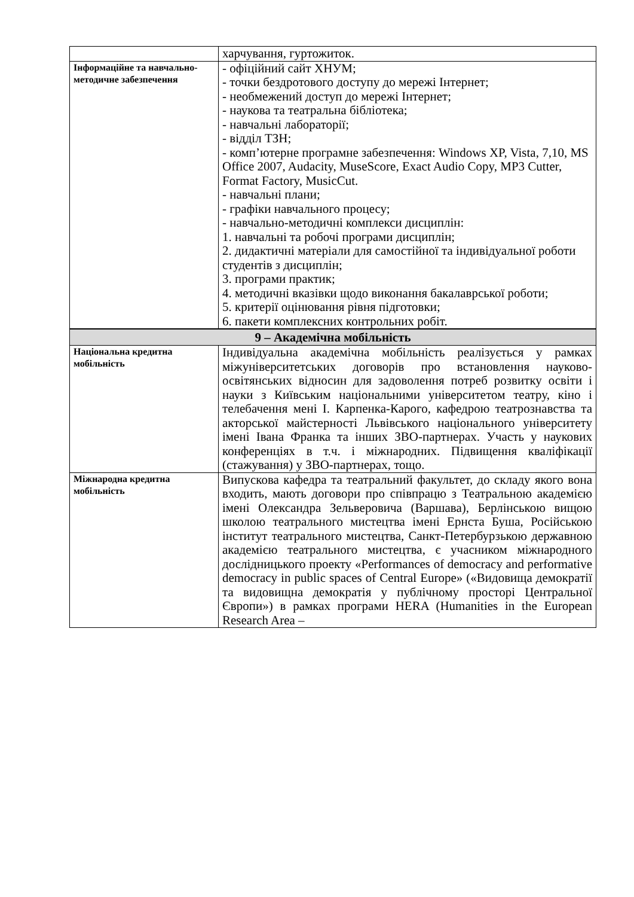| | харчування, гуртожиток. |
| Інформаційне та навчально-методичне забезпечення | - офіційний сайт ХНУМ; - точки бездротового доступу до мережі Інтернет; - необмежений доступ до мережі Інтернет; - наукова та театральна бібліотека; - навчальні лабораторії; - відділ ТЗН; - комп’ютерне програмне забезпечення: Windows XP, Vista, 7,10, MS Office 2007, Audacity, MuseScore, Exact Audio Copy, MP3 Cutter, Format Factory, MusicCut. - навчальні плани; - графіки навчального процесу; - навчально-методичні комплекси дисциплін: 1. навчальні та робочі програми дисциплін; 2. дидактичні матеріали для самостійної та індивідуальної роботи студентів з дисциплін; 3. програми практик; 4. методичні вказівки щодо виконання бакалаврської роботи; 5. критерії оцінювання рівня підготовки; 6. пакети комплексних контрольних робіт. |
| 9 – Академічна мобільність | |
| Національна кредитна мобільність | Індивідуальна академічна мобільність реалізується у рамках міжуніверситетських договорів про встановлення науково-освітянських відносин для задоволення потреб розвитку освіти і науки з Київським національними університетом театру, кіно і телебачення мені І. Карпенка-Карого, кафедрою театрознавства та акторської майстерності Львівського національного університету імені Івана Франка та інших ЗВО-партнерах. Участь у наукових конференціях в т.ч. і міжнародних. Підвищення кваліфікації (стажування) у ЗВО-партнерах, тощо. |
| Міжнародна кредитна мобільність | Випускова кафедра та театральний факультет, до складу якого вона входить, мають договори про співпрацю з Театральною академією імені Олександра Зельверовича (Варшава), Берлінською вищою школою театрального мистецтва імені Ернста Буша, Російською інститут театрального мистецтва, Санкт-Петербурзькою державною академією театрального мистецтва, є учасником міжнародного дослідницького проекту «Performances of democracy and performative democracy in public spaces of Central Europe» («Видовища демократії та видовищна демократія у публічному просторі Центральної Європи») в рамках програми HERA (Humanities in the European Research Area – |